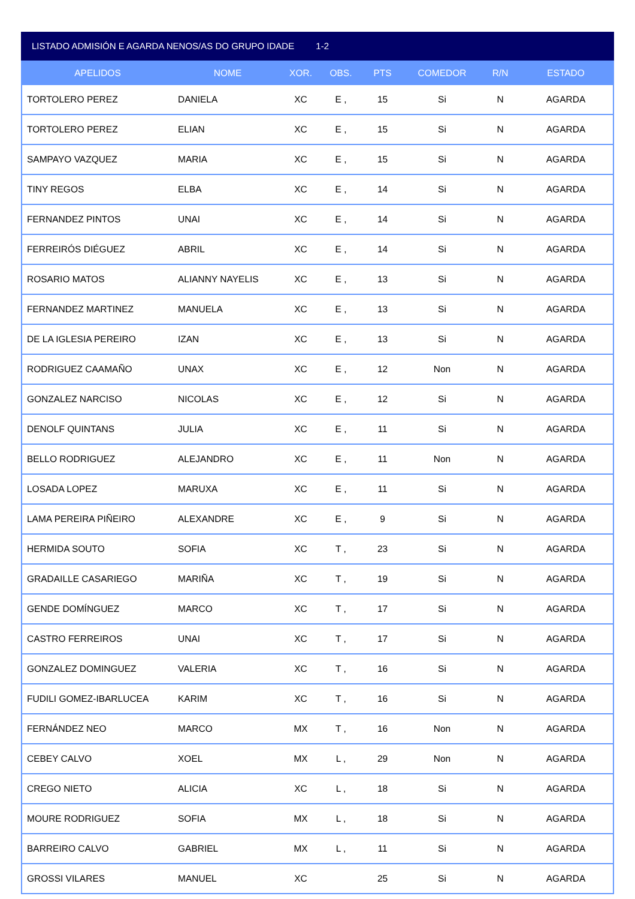LISTADO ADMISIÓN E AGARDA NENOS/AS DO GRUPO IDADE 1-2
| APELIDOS | NOME | XOR. | OBS. | PTS | COMEDOR | R/N | ESTADO |
| --- | --- | --- | --- | --- | --- | --- | --- |
| TORTOLERO PEREZ | DANIELA | XC | E , | 15 | Si | N | AGARDA |
| TORTOLERO PEREZ | ELIAN | XC | E , | 15 | Si | N | AGARDA |
| SAMPAYO VAZQUEZ | MARIA | XC | E , | 15 | Si | N | AGARDA |
| TINY REGOS | ELBA | XC | E , | 14 | Si | N | AGARDA |
| FERNANDEZ PINTOS | UNAI | XC | E , | 14 | Si | N | AGARDA |
| FERREIRÓS DIÉGUEZ | ABRIL | XC | E , | 14 | Si | N | AGARDA |
| ROSARIO MATOS | ALIANNY NAYELIS | XC | E , | 13 | Si | N | AGARDA |
| FERNANDEZ MARTINEZ | MANUELA | XC | E , | 13 | Si | N | AGARDA |
| DE LA IGLESIA PEREIRO | IZAN | XC | E , | 13 | Si | N | AGARDA |
| RODRIGUEZ CAAMAÑO | UNAX | XC | E , | 12 | Non | N | AGARDA |
| GONZALEZ NARCISO | NICOLAS | XC | E , | 12 | Si | N | AGARDA |
| DENOLF QUINTANS | JULIA | XC | E , | 11 | Si | N | AGARDA |
| BELLO RODRIGUEZ | ALEJANDRO | XC | E , | 11 | Non | N | AGARDA |
| LOSADA LOPEZ | MARUXA | XC | E , | 11 | Si | N | AGARDA |
| LAMA PEREIRA PIÑEIRO | ALEXANDRE | XC | E , | 9 | Si | N | AGARDA |
| HERMIDA SOUTO | SOFIA | XC | T , | 23 | Si | N | AGARDA |
| GRADAILLE CASARIEGO | MARIÑA | XC | T , | 19 | Si | N | AGARDA |
| GENDE DOMÍNGUEZ | MARCO | XC | T , | 17 | Si | N | AGARDA |
| CASTRO FERREIROS | UNAI | XC | T , | 17 | Si | N | AGARDA |
| GONZALEZ DOMINGUEZ | VALERIA | XC | T , | 16 | Si | N | AGARDA |
| FUDILI GOMEZ-IBARLUCEA | KARIM | XC | T , | 16 | Si | N | AGARDA |
| FERNÁNDEZ NEO | MARCO | MX | T , | 16 | Non | N | AGARDA |
| CEBEY CALVO | XOEL | MX | L , | 29 | Non | N | AGARDA |
| CREGO NIETO | ALICIA | XC | L , | 18 | Si | N | AGARDA |
| MOURE RODRIGUEZ | SOFIA | MX | L , | 18 | Si | N | AGARDA |
| BARREIRO CALVO | GABRIEL | MX | L , | 11 | Si | N | AGARDA |
| GROSSI VILARES | MANUEL | XC | | 25 | Si | N | AGARDA |